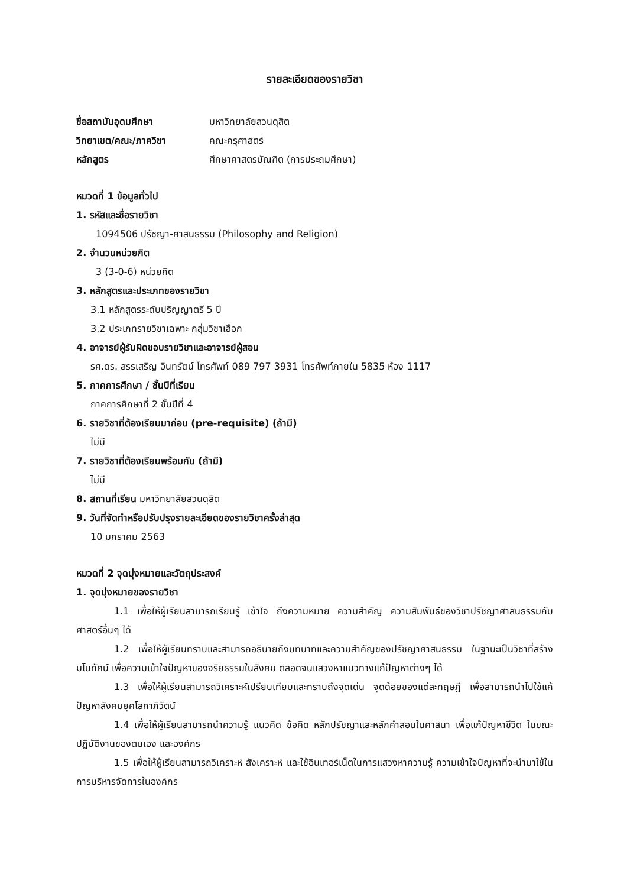รายละเอียดของรายวิชา
ชื่อสถาบันอุดมศึกษา มหาวิทยาลัยสวนดุสิต
วิทยาเขต/คณะ/ภาควิชา คณะครุศาสตร์
หลักสูตร ศึกษาศาสตรบัณฑิต (การประถมศึกษา)
หมวดที่ 1 ข้อมูลทั่วไป
1. รหัสและชื่อรายวิชา
1094506 ปรัชญา-ศาสนธรรม (Philosophy and Religion)
2. จำนวนหน่วยกิต
3 (3-0-6) หน่วยกิต
3. หลักสูตรและประเภทของรายวิชา
3.1 หลักสูตรระดับปริญญาตรี 5 ปี
3.2 ประเภทรายวิชาเฉพาะ กลุ่มวิชาเลือก
4. อาจารย์ผู้รับผิดชอบรายวิชาและอาจารย์ผู้สอน
รศ.ดร. สรรเสริญ อินทรัตน์ โทรศัพท์ 089 797 3931 โทรศัพท์ภายใน 5835 ห้อง 1117
5. ภาคการศึกษา / ชั้นปีที่เรียน
ภาคการศึกษาที่ 2 ชั้นปีที่ 4
6. รายวิชาที่ต้องเรียนมาก่อน (pre-requisite) (ถ้ามี)
ไม่มี
7. รายวิชาที่ต้องเรียนพร้อมกัน (ถ้ามี)
ไม่มี
8. สถานที่เรียน มหาวิทยาลัยสวนดุสิต
9. วันที่จัดทำหรือปรับปรุงรายละเอียดของรายวิชาครั้งล่าสุด
10 มกราคม 2563
หมวดที่ 2 จุดมุ่งหมายและวัตถุประสงค์
1. จุดมุ่งหมายของรายวิชา
1.1 เพื่อให้ผู้เรียนสามารถเรียนรู้ เข้าใจ ถึงความหมาย ความสำคัญ ความสัมพันธ์ของวิชาปรัชญาศาสนธรรมกับศาสตร์อื่นๆ ได้
1.2 เพื่อให้ผู้เรียนทราบและสามารถอธิบายถึงบทบาทและความสำคัญของปรัชญาศาสนธรรม ในฐานะเป็นวิชาที่สร้างมโนทัศน์ เพื่อความเข้าใจปัญหาของจริยธรรมในสังคม ตลอดจนแสวงหาแนวทางแก้ปัญหาต่างๆ ได้
1.3 เพื่อให้ผู้เรียนสามารถวิเคราะห์เปรียบเทียบและทราบถึงจุดเด่น จุดด้อยของแต่ละทฤษฎี เพื่อสามารถนำไปใช้แก้ปัญหาสังคมยุคโลกาภิวัตน์
1.4 เพื่อให้ผู้เรียนสามารถนำความรู้ แนวคิด ข้อคิด หลักปรัชญาและหลักคำสอนในศาสนา เพื่อแก้ปัญหาชีวิต ในขณะปฏิบัติงานของตนเอง และองค์กร
1.5 เพื่อให้ผู้เรียนสามารถวิเคราะห์ สังเคราะห์ และใช้อินเทอร์เน็ตในการแสวงหาความรู้ ความเข้าใจปัญหาที่จะนำมาใช้ในการบริหารจัดการในองค์กร